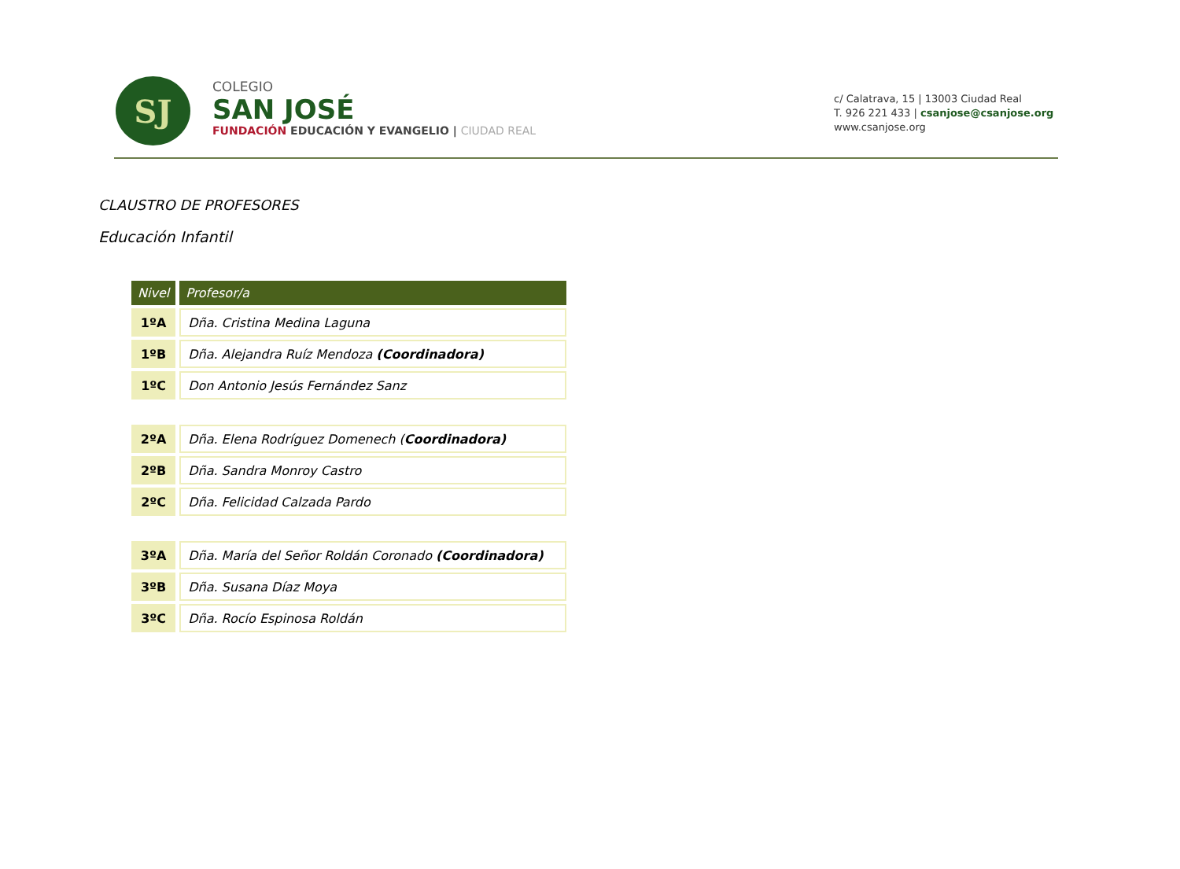SJ
COLEGIO
SAN JOSÉ
FUNDACIÓN EDUCACIÓN Y EVANGELIO | CIUDAD REAL
c/ Calatrava, 15 | 13003 Ciudad Real
T. 926 221 433 | csanjose@csanjose.org
www.csanjose.org
CLAUSTRO DE PROFESORES
Educación Infantil
| Nivel | Profesor/a |
| --- | --- |
| 1ºA | Dña. Cristina Medina Laguna |
| 1ºB | Dña. Alejandra Ruíz Mendoza (Coordinadora) |
| 1ºC | Don Antonio Jesús Fernández Sanz |
| 2ºA | Dña. Elena Rodríguez Domenech ( Coordinadora) |
| 2ºB | Dña. Sandra Monroy Castro |
| 2ºC | Dña. Felicidad Calzada Pardo |
| 3ºA | Dña. María del Señor Roldán Coronado (Coordinadora) |
| 3ºB | Dña. Susana Díaz Moya |
| 3ºC | Dña. Rocío Espinosa Roldán |